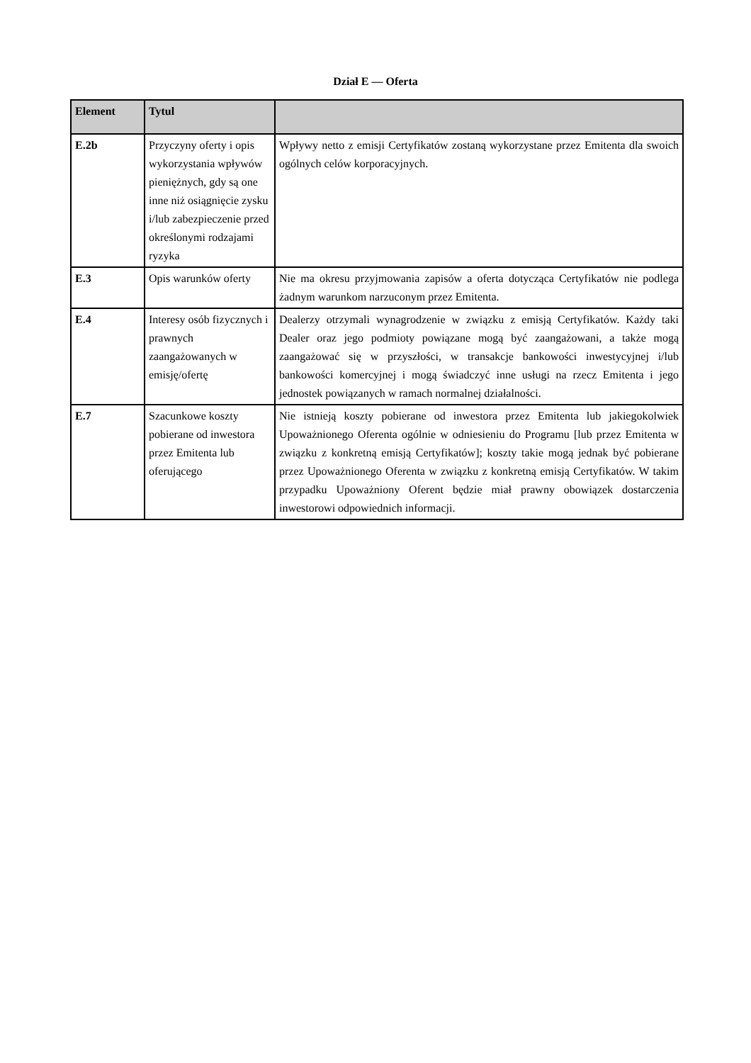Dział E — Oferta
| Element | Tytul | |
| --- | --- | --- |
| E.2b | Przyczyny oferty i opis wykorzystania wpływów pieniężnych, gdy są one inne niż osiągnięcie zysku i/lub zabezpieczenie przed określonymi rodzajami ryzyka | Wpływy netto z emisji Certyfikatów zostaną wykorzystane przez Emitenta dla swoich ogólnych celów korporacyjnych. |
| E.3 | Opis warunków oferty | Nie ma okresu przyjmowania zapisów a oferta dotycząca Certyfikatów nie podlega żadnym warunkom narzuconym przez Emitenta. |
| E.4 | Interesy osób fizycznych i prawnych zaangażowanych w emisję/ofertę | Dealerzy otrzymali wynagrodzenie w związku z emisją Certyfikatów. Każdy taki Dealer oraz jego podmioty powiązane mogą być zaangażowani, a także mogą zaangażować się w przyszłości, w transakcje bankowości inwestycyjnej i/lub bankowości komercyjnej i mogą świadczyć inne usługi na rzecz Emitenta i jego jednostek powiązanych w ramach normalnej działalności. |
| E.7 | Szacunkowe koszty pobierane od inwestora przez Emitenta lub oferującego | Nie istnieją koszty pobierane od inwestora przez Emitenta lub jakiegokolwiek Upoważnionego Oferenta ogólnie w odniesieniu do Programu [lub przez Emitenta w związku z konkretną emisją Certyfikatów]; koszty takie mogą jednak być pobierane przez Upoważnionego Oferenta w związku z konkretną emisją Certyfikatów. W takim przypadku Upoważniony Oferent będzie miał prawny obowiązek dostarczenia inwestorowi odpowiednich informacji. |